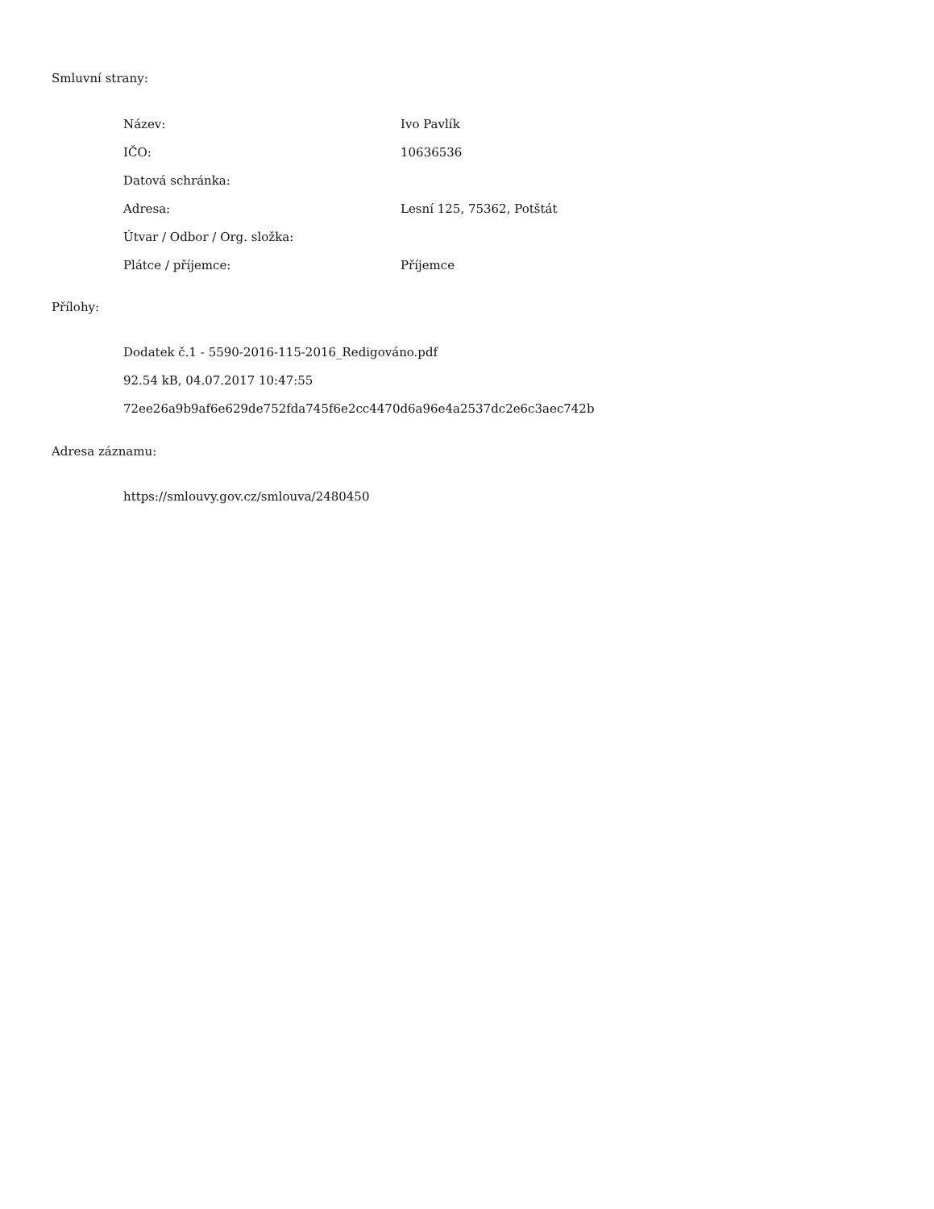Smluvní strany:
| Název: | Ivo Pavlík |
| IČO: | 10636536 |
| Datová schránka: | |
| Adresa: | Lesní 125, 75362, Potštát |
| Útvar / Odbor / Org. složka: | |
| Plátce / příjemce: | Příjemce |
Přílohy:
Dodatek č.1 - 5590-2016-115-2016_Redigováno.pdf
92.54 kB, 04.07.2017 10:47:55
72ee26a9b9af6e629de752fda745f6e2cc4470d6a96e4a2537dc2e6c3aec742b
Adresa záznamu:
https://smlouvy.gov.cz/smlouva/2480450